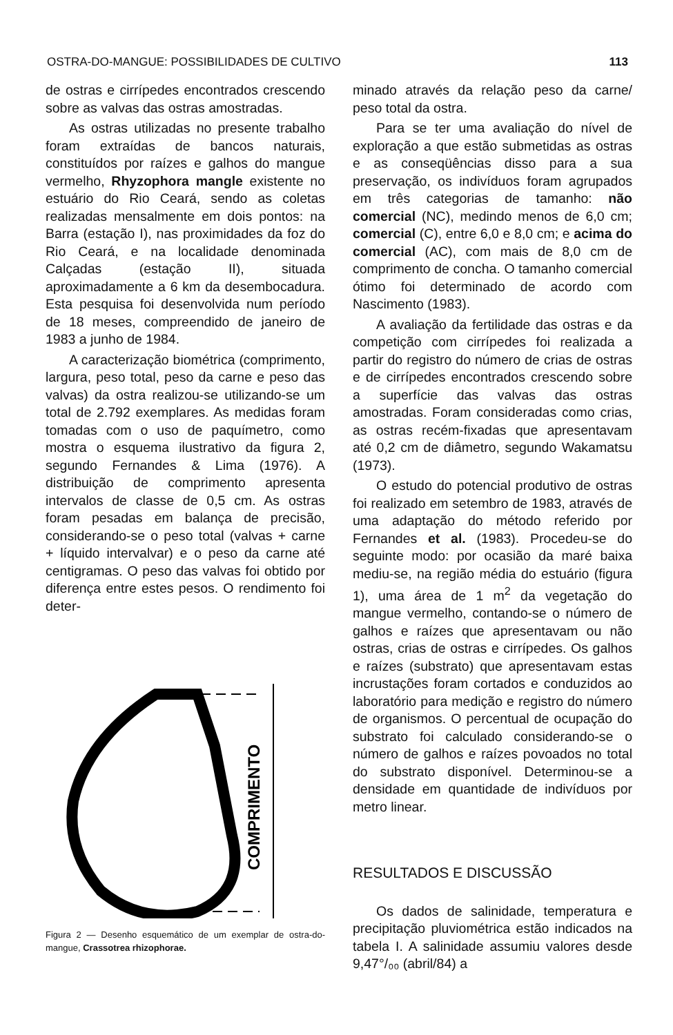OSTRA-DO-MANGUE: POSSIBILIDADES DE CULTIVO 113
de ostras e cirrípedes encontrados crescendo sobre as valvas das ostras amostradas.
As ostras utilizadas no presente trabalho foram extraídas de bancos naturais, constituídos por raízes e galhos do mangue vermelho, Rhyzophora mangle existente no estuário do Rio Ceará, sendo as coletas realizadas mensalmente em dois pontos: na Barra (estação I), nas proximidades da foz do Rio Ceará, e na localidade denominada Calçadas (estação II), situada aproximadamente a 6 km da desembocadura. Esta pesquisa foi desenvolvida num período de 18 meses, compreendido de janeiro de 1983 a junho de 1984.
A caracterização biométrica (comprimento, largura, peso total, peso da carne e peso das valvas) da ostra realizou-se utilizando-se um total de 2.792 exemplares. As medidas foram tomadas com o uso de paquímetro, como mostra o esquema ilustrativo da figura 2, segundo Fernandes & Lima (1976). A distribuição de comprimento apresenta intervalos de classe de 0,5 cm. As ostras foram pesadas em balança de precisão, considerando-se o peso total (valvas + carne + líquido intervalvar) e o peso da carne até centigramas. O peso das valvas foi obtido por diferença entre estes pesos. O rendimento foi deter-
COMPRIMENTO
Figura 2 — Desenho esquemático de um exemplar de ostra-do-mangue, Crassotrea rhizophorae.
minado através da relação peso da carne/ peso total da ostra.
Para se ter uma avaliação do nível de exploração a que estão submetidas as ostras e as conseqüências disso para a sua preservação, os indivíduos foram agrupados em três categorias de tamanho: não comercial (NC), medindo menos de 6,0 cm; comercial (C), entre 6,0 e 8,0 cm; e acima do comercial (AC), com mais de 8,0 cm de comprimento de concha. O tamanho comercial ótimo foi determinado de acordo com Nascimento (1983).
A avaliação da fertilidade das ostras e da competição com cirrípedes foi realizada a partir do registro do número de crias de ostras e de cirrípedes encontrados crescendo sobre a superfície das valvas das ostras amostradas. Foram consideradas como crias, as ostras recém-fixadas que apresentavam até 0,2 cm de diâmetro, segundo Wakamatsu (1973).
O estudo do potencial produtivo de ostras foi realizado em setembro de 1983, através de uma adaptação do método referido por Fernandes et al. (1983). Procedeu-se do seguinte modo: por ocasião da maré baixa mediu-se, na região média do estuário (figura 1), uma área de 1 m<sup>2</sup> da vegetação do mangue vermelho, contando-se o número de galhos e raízes que apresentavam ou não ostras, crias de ostras e cirrípedes. Os galhos e raízes (substrato) que apresentavam estas incrustações foram cortados e conduzidos ao laboratório para medição e registro do número de organismos. O percentual de ocupação do substrato foi calculado considerando-se o número de galhos e raízes povoados no total do substrato disponível. Determinou-se a densidade em quantidade de indivíduos por metro linear.
RESULTADOS E DISCUSSÃO
Os dados de salinidade, temperatura e precipitação pluviométrica estão indicados na tabela I. A salinidade assumiu valores desde 9,47°/₀₀ (abril/84) a